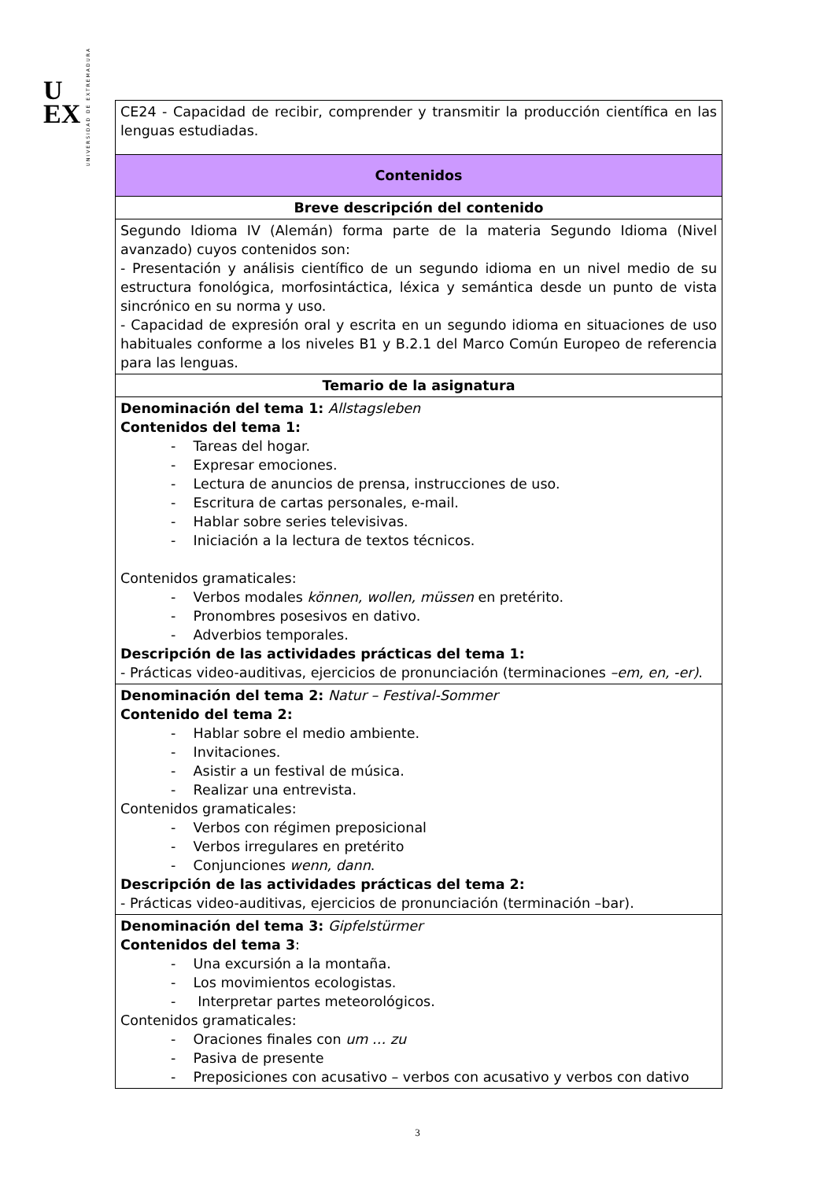U
EX
UNIVERSIDAD DE EXTREMADURA
| CE24 - Capacidad de recibir, comprender y transmitir la producción científica en las lenguas estudiadas. |
| Contenidos |
| Breve descripción del contenido |
| Segundo Idioma IV (Alemán) forma parte de la materia Segundo Idioma (Nivel avanzado) cuyos contenidos son: - Presentación y análisis científico de un segundo idioma en un nivel medio de su estructura fonológica, morfosintáctica, léxica y semántica desde un punto de vista sincrónico en su norma y uso. - Capacidad de expresión oral y escrita en un segundo idioma en situaciones de uso habituales conforme a los niveles B1 y B.2.1 del Marco Común Europeo de referencia para las lenguas. |
| Temario de la asignatura |
| Denominación del tema 1: Allstagsleben Contenidos del tema 1: - Tareas del hogar. - Expresar emociones. - Lectura de anuncios de prensa, instrucciones de uso. - Escritura de cartas personales, e-mail. - Hablar sobre series televisivas. - Iniciación a la lectura de textos técnicos. Contenidos gramaticales: - Verbos modales können, wollen, müssen en pretérito. - Pronombres posesivos en dativo. - Adverbios temporales. Descripción de las actividades prácticas del tema 1: - Prácticas video-auditivas, ejercicios de pronunciación (terminaciones –em, en, -er) . |
| Denominación del tema 2: Natur – Festival-Sommer Contenido del tema 2: - Hablar sobre el medio ambiente. - Invitaciones. - Asistir a un festival de música. - Realizar una entrevista. Contenidos gramaticales: - Verbos con régimen preposicional - Verbos irregulares en pretérito - Conjunciones wenn, dann . Descripción de las actividades prácticas del tema 2: - Prácticas video-auditivas, ejercicios de pronunciación (terminación –bar). |
| Denominación del tema 3: Gipfelstürmer Contenidos del tema 3 : - Una excursión a la montaña. - Los movimientos ecologistas. - Interpretar partes meteorológicos. Contenidos gramaticales: - Oraciones finales con um … zu - Pasiva de presente - Preposiciones con acusativo – verbos con acusativo y verbos con dativo |
3